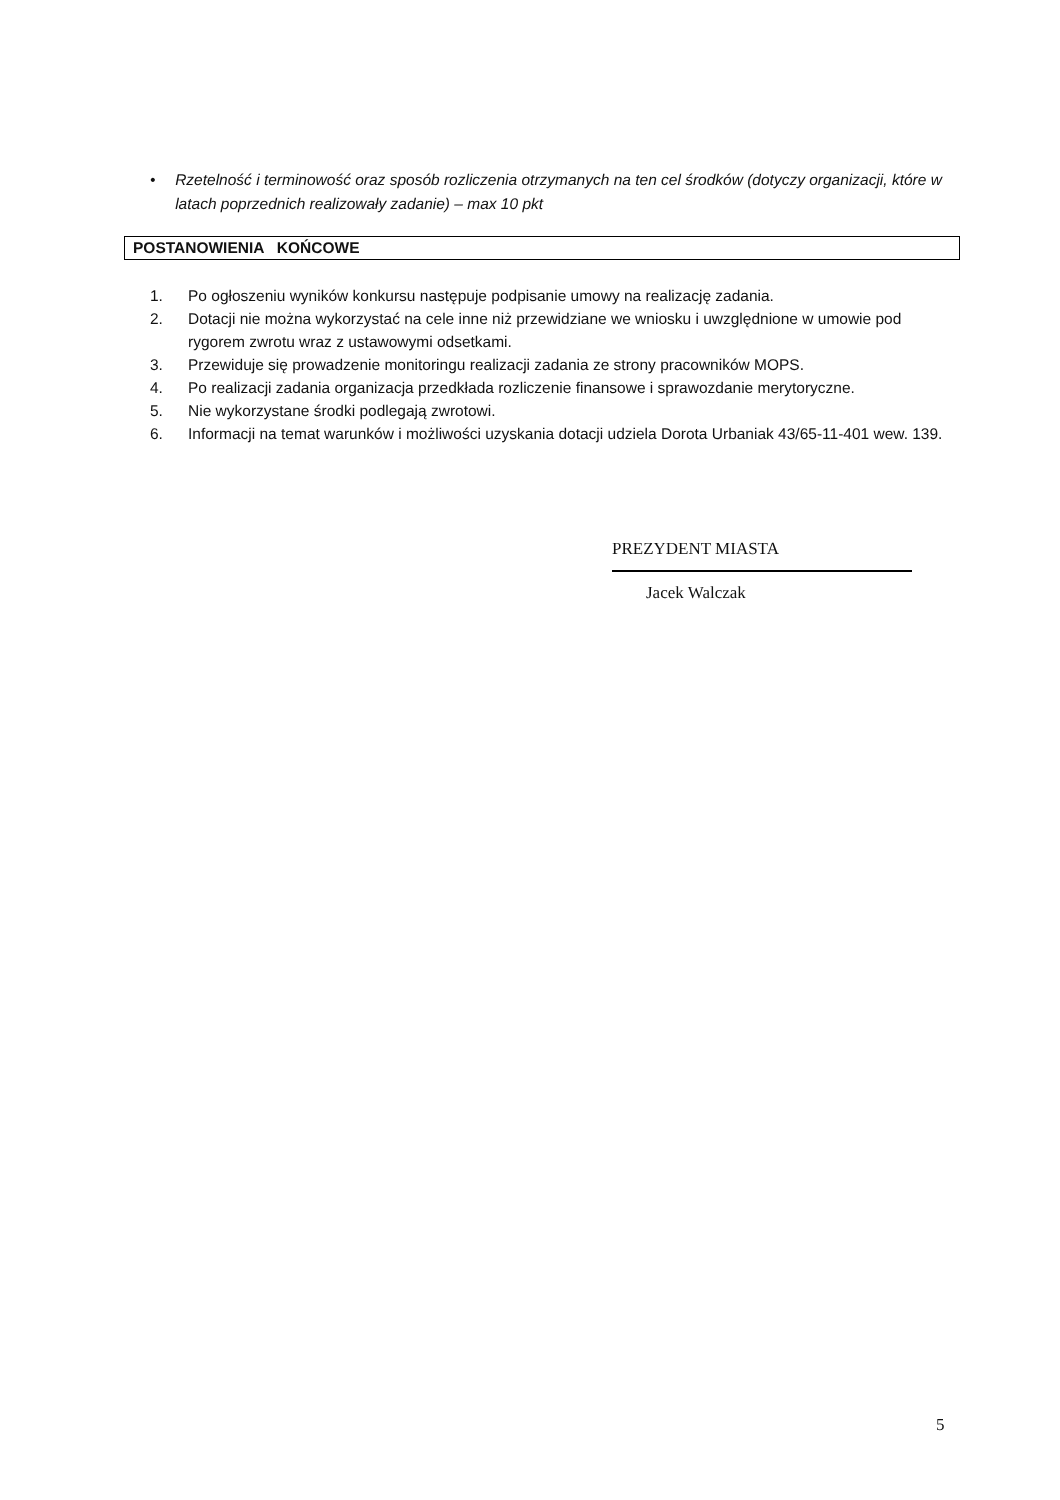• Rzetelność i terminowość oraz sposób rozliczenia otrzymanych na ten cel środków (dotyczy organizacji, które w latach poprzednich realizowały zadanie) – max 10 pkt
POSTANOWIENIA KOŃCOWE
1. Po ogłoszeniu wyników konkursu następuje podpisanie umowy na realizację zadania.
2. Dotacji nie można wykorzystać na cele inne niż przewidziane we wniosku i uwzględnione w umowie pod rygorem zwrotu wraz z ustawowymi odsetkami.
3. Przewiduje się prowadzenie monitoringu realizacji zadania ze strony pracowników MOPS.
4. Po realizacji zadania organizacja przedkłada rozliczenie finansowe i sprawozdanie merytoryczne.
5. Nie wykorzystane środki podlegają zwrotowi.
6. Informacji na temat warunków i możliwości uzyskania dotacji udziela Dorota Urbaniak 43/65-11-401 wew. 139.
PREZYDENT MIASTA
Jacek Walczak
5